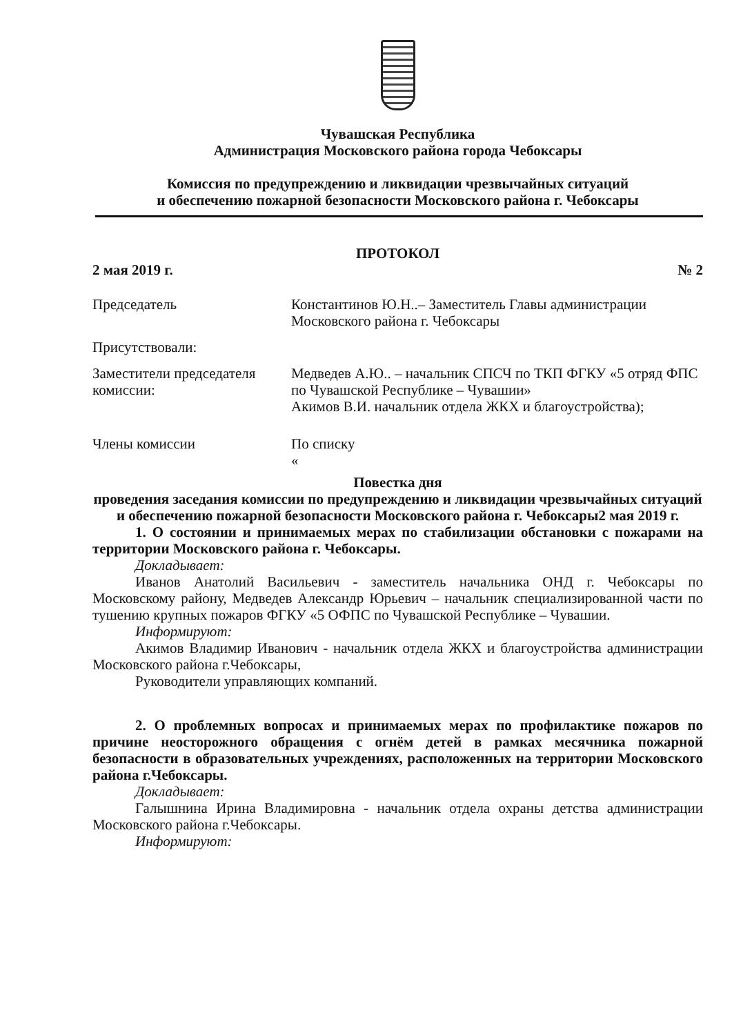Чувашская Республика
Администрация Московского района города Чебоксары
Комиссия по предупреждению и ликвидации чрезвычайных ситуаций
и обеспечению пожарной безопасности Московского района г. Чебоксары
ПРОТОКОЛ
2 мая 2019 г. № 2
Председатель Константинов Ю.Н..– Заместитель Главы администрации Московского района г. Чебоксары
Присутствовали:
Заместители председателя комиссии:
Медведев А.Ю.. – начальник СПСЧ по ТКП ФГКУ «5 отряд ФПС по Чувашской Республике – Чувашии»
Акимов В.И. начальник отдела ЖКХ и благоустройства);
Члены комиссии По списку
«
Повестка дня
проведения заседания комиссии по предупреждению и ликвидации чрезвычайных ситуаций и обеспечению пожарной безопасности Московского района г. Чебоксары2 мая 2019 г.
1. О состоянии и принимаемых мерах по стабилизации обстановки с пожарами на территории Московского района г. Чебоксары.
Докладывает:
Иванов Анатолий Васильевич - заместитель начальника ОНД г. Чебоксары по Московскому району, Медведев Александр Юрьевич – начальник специализированной части по тушению крупных пожаров ФГКУ «5 ОФПС по Чувашской Республике – Чувашии.
Информируют:
Акимов Владимир Иванович - начальник отдела ЖКХ и благоустройства администрации Московского района г.Чебоксары,
Руководители управляющих компаний.
2. О проблемных вопросах и принимаемых мерах по профилактике пожаров по причине неосторожного обращения с огнём детей в рамках месячника пожарной безопасности в образовательных учреждениях, расположенных на территории Московского района г.Чебоксары.
Докладывает:
Галышнина Ирина Владимировна - начальник отдела охраны детства администрации Московского района г.Чебоксары.
Информируют: